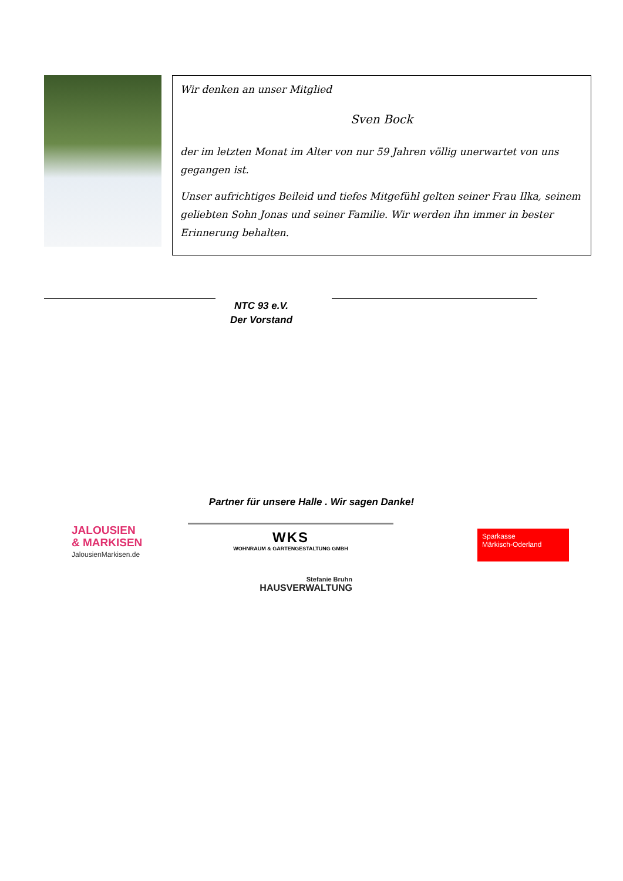Wir denken an unser Mitglied
Sven Bock
der im letzten Monat im Alter von nur 59 Jahren völlig unerwartet von uns gegangen ist.
Unser aufrichtiges Beileid und tiefes Mitgefühl gelten seiner Frau Ilka, seinem geliebten Sohn Jonas und seiner Familie. Wir werden ihn immer in bester Erinnerung behalten.
NTC 93 e.V.
Der Vorstand
Partner für unsere Halle . Wir sagen Danke!
JALOUSIEN
& MARKISEN
JalousienMarkisen.de
WKS
WOHNRAUM & GARTENGESTALTUNG GMBH
Sparkasse
Märkisch-Oderland
Stefanie Bruhn
HAUSVERWALTUNG